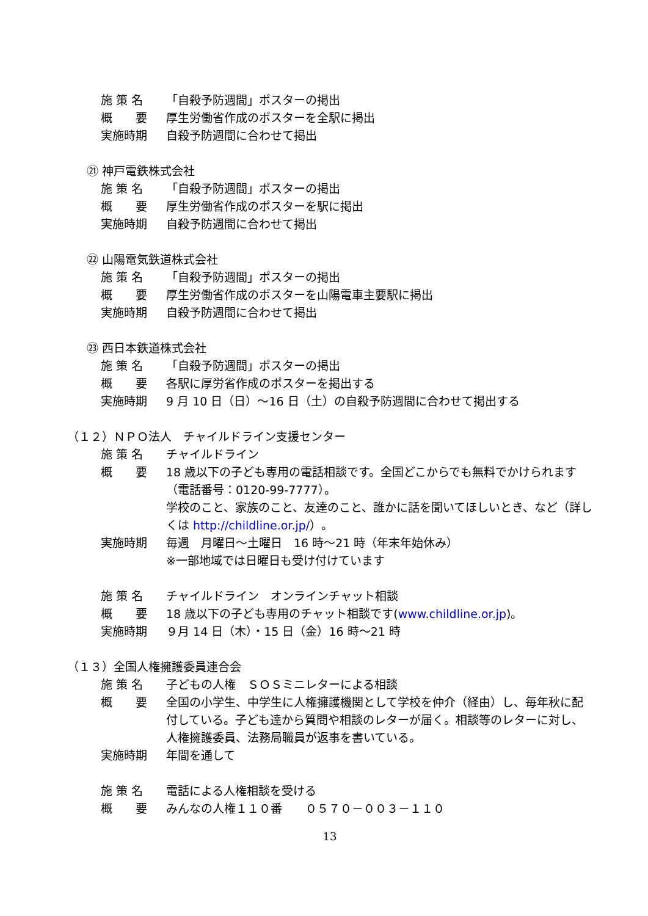施 策 名 「自殺予防週間」ポスターの掲出
概　　要 厚生労働省作成のポスターを全駅に掲出
実施時期 自殺予防週間に合わせて掲出
㉑ 神戸電鉄株式会社
施 策 名 「自殺予防週間」ポスターの掲出
概　　要 厚生労働省作成のポスターを駅に掲出
実施時期 自殺予防週間に合わせて掲出
㉒ 山陽電気鉄道株式会社
施 策 名 「自殺予防週間」ポスターの掲出
概　　要 厚生労働省作成のポスターを山陽電車主要駅に掲出
実施時期 自殺予防週間に合わせて掲出
㉓ 西日本鉄道株式会社
施 策 名 「自殺予防週間」ポスターの掲出
概　　要 各駅に厚労省作成のポスターを掲出する
実施時期 9 月 10 日（日）～16 日（土）の自殺予防週間に合わせて掲出する
（１２）ＮＰＯ法人　チャイルドライン支援センター
施 策 名 チャイルドライン
概　　要 18 歳以下の子ども専用の電話相談です。全国どこからでも無料でかけられます（電話番号：0120-99-7777）。
学校のこと、家族のこと、友達のこと、誰かに話を聞いてほしいとき、など（詳しくは http://childline.or.jp/）。
実施時期 毎週　月曜日～土曜日　16 時～21 時（年末年始休み）
※一部地域では日曜日も受け付けています
施 策 名 チャイルドライン　オンラインチャット相談
概　　要 18 歳以下の子ども専用のチャット相談です(www.childline.or.jp)。
実施時期 ９月 14 日（木）・15 日（金）16 時～21 時
（１３）全国人権擁護委員連合会
施 策 名 子どもの人権　ＳＯＳミニレターによる相談
概　　要 全国の小学生、中学生に人権擁護機関として学校を仲介（経由）し、毎年秋に配付している。子ども達から質問や相談のレターが届く。相談等のレターに対し、人権擁護委員、法務局職員が返事を書いている。
実施時期 年間を通して
施 策 名 電話による人権相談を受ける
概　　要 みんなの人権１１０番　　０５７０－００３－１１０
13